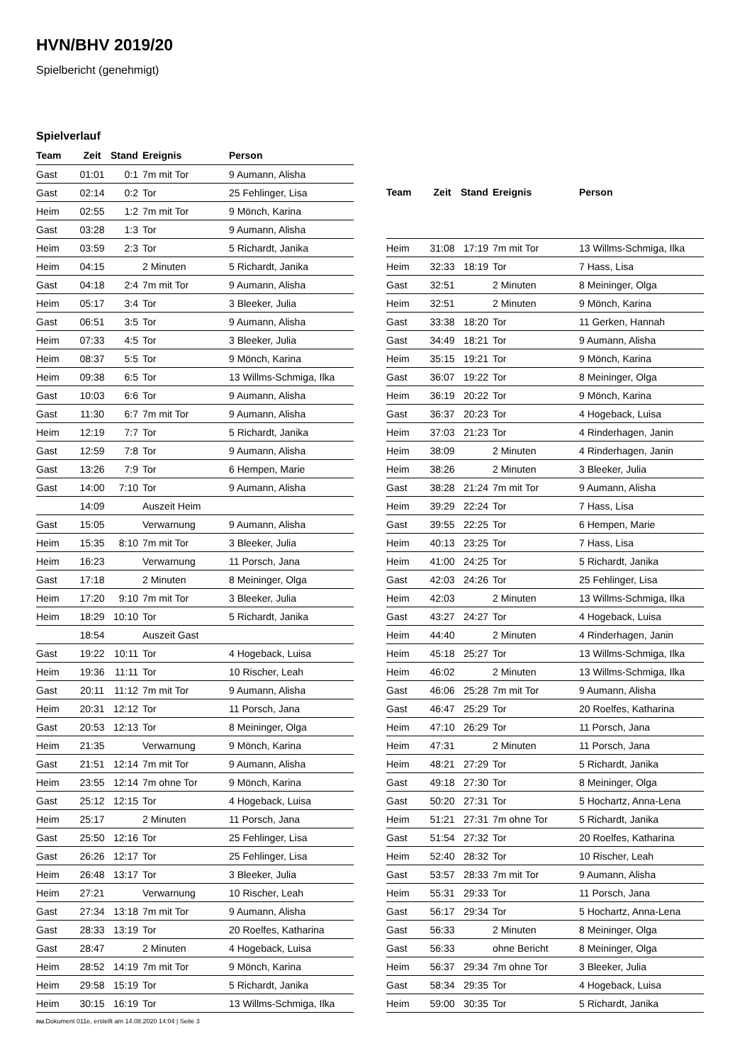HVN/BHV 2019/20
Spielbericht (genehmigt)
Spielverlauf
| Team | Zeit | Stand | Ereignis | Person |
| --- | --- | --- | --- | --- |
| Gast | 01:01 | 0:1 | 7m mit Tor | 9 Aumann, Alisha |
| Gast | 02:14 | 0:2 | Tor | 25 Fehlinger, Lisa |
| Heim | 02:55 | 1:2 | 7m mit Tor | 9 Mönch, Karina |
| Gast | 03:28 | 1:3 | Tor | 9 Aumann, Alisha |
| Heim | 03:59 | 2:3 | Tor | 5 Richardt, Janika |
| Heim | 04:15 | | 2 Minuten | 5 Richardt, Janika |
| Gast | 04:18 | 2:4 | 7m mit Tor | 9 Aumann, Alisha |
| Heim | 05:17 | 3:4 | Tor | 3 Bleeker, Julia |
| Gast | 06:51 | 3:5 | Tor | 9 Aumann, Alisha |
| Heim | 07:33 | 4:5 | Tor | 3 Bleeker, Julia |
| Heim | 08:37 | 5:5 | Tor | 9 Mönch, Karina |
| Heim | 09:38 | 6:5 | Tor | 13 Willms-Schmiga, Ilka |
| Gast | 10:03 | 6:6 | Tor | 9 Aumann, Alisha |
| Gast | 11:30 | 6:7 | 7m mit Tor | 9 Aumann, Alisha |
| Heim | 12:19 | 7:7 | Tor | 5 Richardt, Janika |
| Gast | 12:59 | 7:8 | Tor | 9 Aumann, Alisha |
| Gast | 13:26 | 7:9 | Tor | 6 Hempen, Marie |
| Gast | 14:00 | 7:10 | Tor | 9 Aumann, Alisha |
| | 14:09 | | Auszeit Heim | |
| Gast | 15:05 | | Verwarnung | 9 Aumann, Alisha |
| Heim | 15:35 | 8:10 | 7m mit Tor | 3 Bleeker, Julia |
| Heim | 16:23 | | Verwarnung | 11 Porsch, Jana |
| Gast | 17:18 | | 2 Minuten | 8 Meininger, Olga |
| Heim | 17:20 | 9:10 | 7m mit Tor | 3 Bleeker, Julia |
| Heim | 18:29 | 10:10 | Tor | 5 Richardt, Janika |
| | 18:54 | | Auszeit Gast | |
| Gast | 19:22 | 10:11 | Tor | 4 Hogeback, Luisa |
| Heim | 19:36 | 11:11 | Tor | 10 Rischer, Leah |
| Gast | 20:11 | 11:12 | 7m mit Tor | 9 Aumann, Alisha |
| Heim | 20:31 | 12:12 | Tor | 11 Porsch, Jana |
| Gast | 20:53 | 12:13 | Tor | 8 Meininger, Olga |
| Heim | 21:35 | | Verwarnung | 9 Mönch, Karina |
| Gast | 21:51 | 12:14 | 7m mit Tor | 9 Aumann, Alisha |
| Heim | 23:55 | 12:14 | 7m ohne Tor | 9 Mönch, Karina |
| Gast | 25:12 | 12:15 | Tor | 4 Hogeback, Luisa |
| Heim | 25:17 | | 2 Minuten | 11 Porsch, Jana |
| Gast | 25:50 | 12:16 | Tor | 25 Fehlinger, Lisa |
| Gast | 26:26 | 12:17 | Tor | 25 Fehlinger, Lisa |
| Heim | 26:48 | 13:17 | Tor | 3 Bleeker, Julia |
| Heim | 27:21 | | Verwarnung | 10 Rischer, Leah |
| Gast | 27:34 | 13:18 | 7m mit Tor | 9 Aumann, Alisha |
| Gast | 28:33 | 13:19 | Tor | 20 Roelfes, Katharina |
| Gast | 28:47 | | 2 Minuten | 4 Hogeback, Luisa |
| Heim | 28:52 | 14:19 | 7m mit Tor | 9 Mönch, Karina |
| Heim | 29:58 | 15:19 | Tor | 5 Richardt, Janika |
| Heim | 30:15 | 16:19 | Tor | 13 Willms-Schmiga, Ilka |
| Team | Zeit | Stand | Ereignis | Person |
| --- | --- | --- | --- | --- |
| Heim | 31:08 | 17:19 | 7m mit Tor | 13 Willms-Schmiga, Ilka |
| Heim | 32:33 | 18:19 | Tor | 7 Hass, Lisa |
| Gast | 32:51 | | 2 Minuten | 8 Meininger, Olga |
| Heim | 32:51 | | 2 Minuten | 9 Mönch, Karina |
| Gast | 33:38 | 18:20 | Tor | 11 Gerken, Hannah |
| Gast | 34:49 | 18:21 | Tor | 9 Aumann, Alisha |
| Heim | 35:15 | 19:21 | Tor | 9 Mönch, Karina |
| Gast | 36:07 | 19:22 | Tor | 8 Meininger, Olga |
| Heim | 36:19 | 20:22 | Tor | 9 Mönch, Karina |
| Gast | 36:37 | 20:23 | Tor | 4 Hogeback, Luisa |
| Heim | 37:03 | 21:23 | Tor | 4 Rinderhagen, Janin |
| Heim | 38:09 | | 2 Minuten | 4 Rinderhagen, Janin |
| Heim | 38:26 | | 2 Minuten | 3 Bleeker, Julia |
| Gast | 38:28 | 21:24 | 7m mit Tor | 9 Aumann, Alisha |
| Heim | 39:29 | 22:24 | Tor | 7 Hass, Lisa |
| Gast | 39:55 | 22:25 | Tor | 6 Hempen, Marie |
| Heim | 40:13 | 23:25 | Tor | 7 Hass, Lisa |
| Heim | 41:00 | 24:25 | Tor | 5 Richardt, Janika |
| Gast | 42:03 | 24:26 | Tor | 25 Fehlinger, Lisa |
| Heim | 42:03 | | 2 Minuten | 13 Willms-Schmiga, Ilka |
| Gast | 43:27 | 24:27 | Tor | 4 Hogeback, Luisa |
| Heim | 44:40 | | 2 Minuten | 4 Rinderhagen, Janin |
| Heim | 45:18 | 25:27 | Tor | 13 Willms-Schmiga, Ilka |
| Heim | 46:02 | | 2 Minuten | 13 Willms-Schmiga, Ilka |
| Gast | 46:06 | 25:28 | 7m mit Tor | 9 Aumann, Alisha |
| Gast | 46:47 | 25:29 | Tor | 20 Roelfes, Katharina |
| Heim | 47:10 | 26:29 | Tor | 11 Porsch, Jana |
| Heim | 47:31 | | 2 Minuten | 11 Porsch, Jana |
| Heim | 48:21 | 27:29 | Tor | 5 Richardt, Janika |
| Gast | 49:18 | 27:30 | Tor | 8 Meininger, Olga |
| Gast | 50:20 | 27:31 | Tor | 5 Hochartz, Anna-Lena |
| Heim | 51:21 | 27:31 | 7m ohne Tor | 5 Richardt, Janika |
| Gast | 51:54 | 27:32 | Tor | 20 Roelfes, Katharina |
| Heim | 52:40 | 28:32 | Tor | 10 Rischer, Leah |
| Gast | 53:57 | 28:33 | 7m mit Tor | 9 Aumann, Alisha |
| Heim | 55:31 | 29:33 | Tor | 11 Porsch, Jana |
| Gast | 56:17 | 29:34 | Tor | 5 Hochartz, Anna-Lena |
| Gast | 56:33 | | 2 Minuten | 8 Meininger, Olga |
| Gast | 56:33 | | ohne Bericht | 8 Meininger, Olga |
| Heim | 56:37 | 29:34 | 7m ohne Tor | 3 Bleeker, Julia |
| Gast | 58:34 | 29:35 | Tor | 4 Hogeback, Luisa |
| Heim | 59:00 | 30:35 | Tor | 5 Richardt, Janika |
nu.Dokument 011e, erstellt am 14.08.2020 14:04 | Seite 3